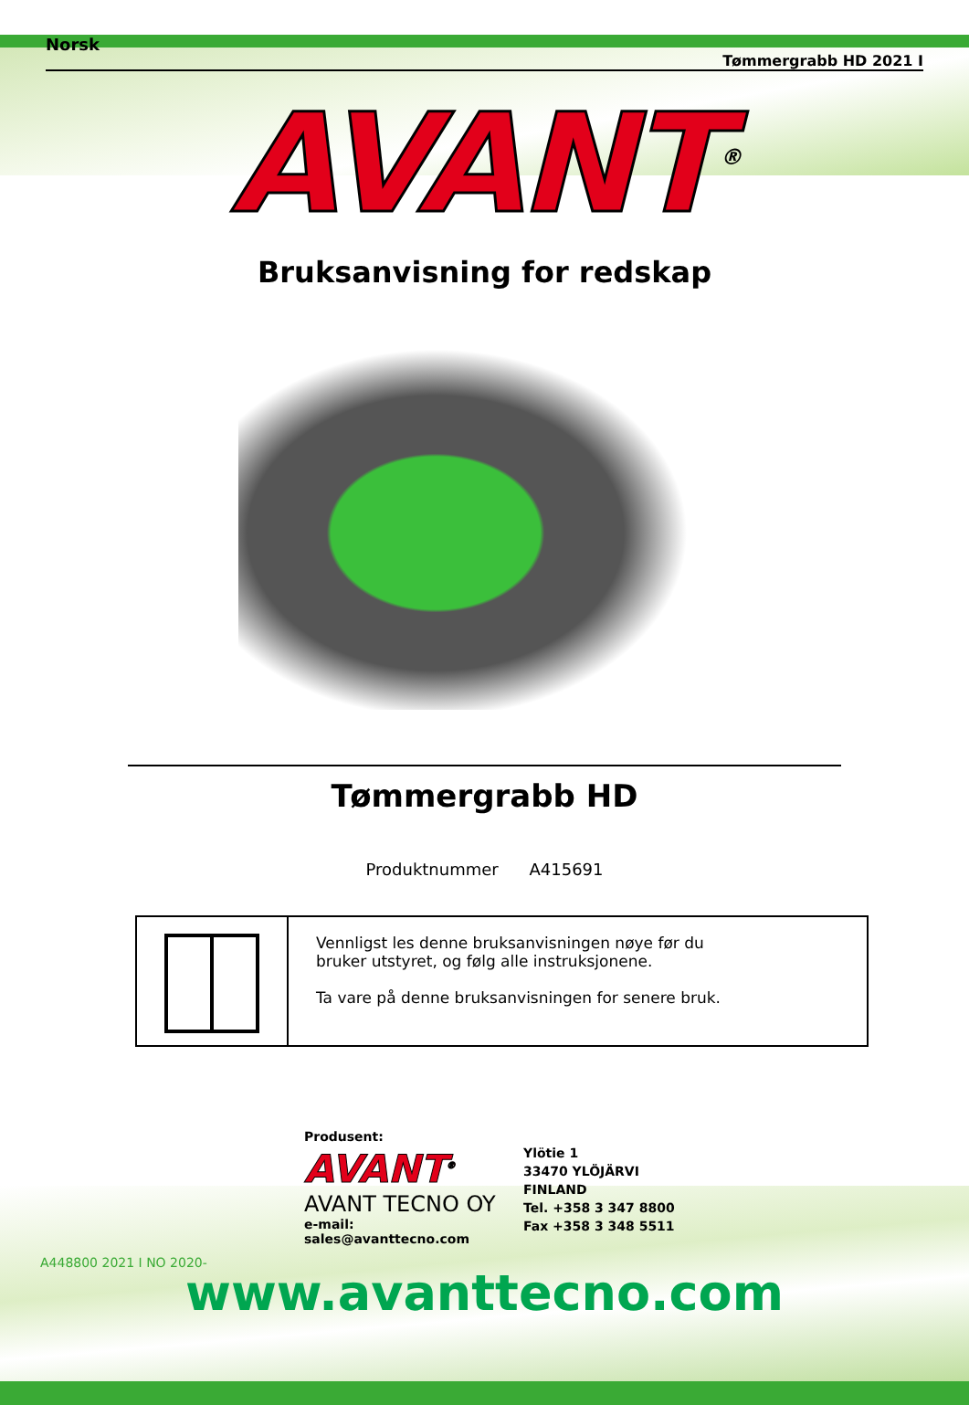Norsk Tømmergrabb HD 2021 I
AVANT<sup>®</sup>
Bruksanvisning for redskap
Tømmergrabb HD
Produktnummer A415691
Vennligst les denne bruksanvisningen nøye før du
bruker utstyret, og følg alle instruksjonene.
Ta vare på denne bruksanvisningen for senere bruk.
Produsent:
AVANT<sup>®</sup>
AVANT TECNO OY
e-mail: sales@avanttecno.com
Ylötie 1
33470 YLÖJÄRVI
FINLAND
Tel. +358 3 347 8800
Fax +358 3 348 5511
A448800 2021 I NO 2020-
www.avanttecno.com